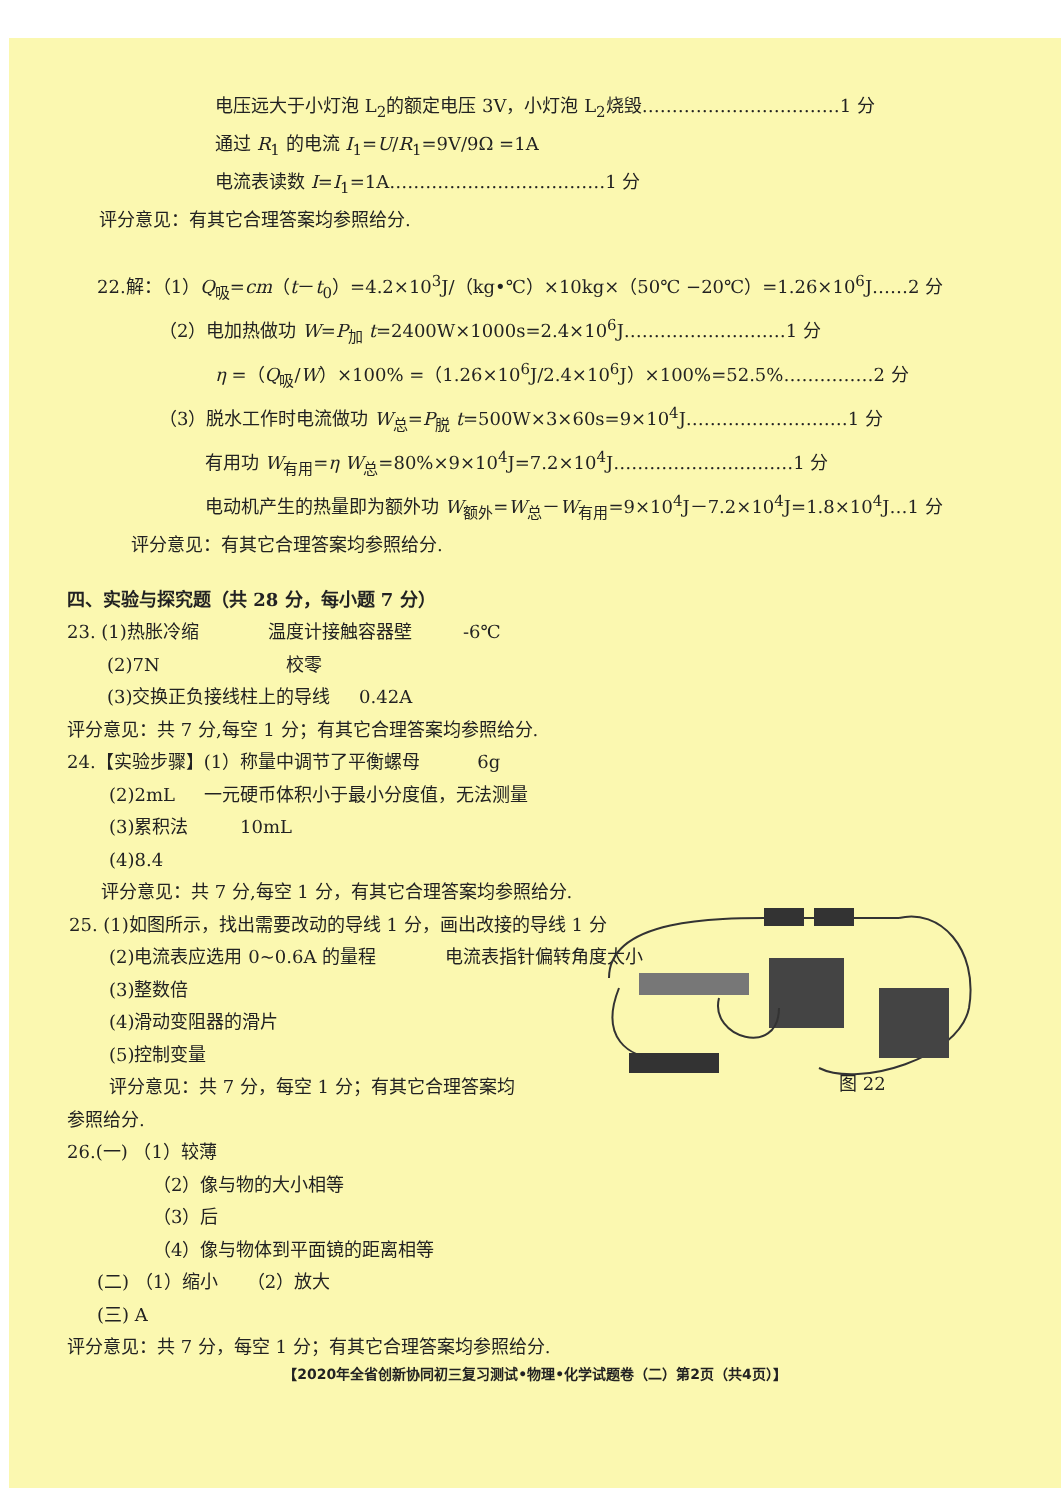电压远大于小灯泡 L<sub>2</sub>的额定电压 3V，小灯泡 L<sub>2</sub>烧毁……………………………1 分
通过 R<sub>1</sub> 的电流 I<sub>1</sub>=U/R<sub>1</sub>=9V/9Ω =1A
电流表读数 I=I<sub>1</sub>=1A………………………………1 分
评分意见：有其它合理答案均参照给分.
22.解：（1）Q<sub>吸</sub>=cm（t－t<sub>0</sub>）=4.2×10<sup>3</sup>J/（kg•℃）×10kg×（50℃ −20℃）=1.26×10<sup>6</sup>J……2 分
（2）电加热做功 W=P<sub>加</sub> t=2400W×1000s=2.4×10<sup>6</sup>J………………………1 分
η =（Q<sub>吸</sub>/W）×100% =（1.26×10<sup>6</sup>J/2.4×10<sup>6</sup>J）×100%=52.5%……………2 分
（3）脱水工作时电流做功 W<sub>总</sub>=P<sub>脱</sub> t=500W×3×60s=9×10<sup>4</sup>J………………………1 分
有用功 W<sub>有用</sub>=η W<sub>总</sub>=80%×9×10<sup>4</sup>J=7.2×10<sup>4</sup>J…………………………1 分
电动机产生的热量即为额外功 W<sub>额外</sub>=W<sub>总</sub>－W<sub>有用</sub>=9×10<sup>4</sup>J－7.2×10<sup>4</sup>J=1.8×10<sup>4</sup>J…1 分
评分意见：有其它合理答案均参照给分.
四、实验与探究题（共 28 分，每小题 7 分）
23. (1)热胀冷缩 温度计接触容器壁 -6℃
(2)7N 校零
(3)交换正负接线柱上的导线 0.42A
评分意见：共 7 分,每空 1 分；有其它合理答案均参照给分.
24.【实验步骤】(1）称量中调节了平衡螺母 6g
(2)2mL 一元硬币体积小于最小分度值，无法测量
(3)累积法 10mL
(4)8.4
评分意见：共 7 分,每空 1 分，有其它合理答案均参照给分.
25. (1)如图所示，找出需要改动的导线 1 分，画出改接的导线 1 分
(2)电流表应选用 0~0.6A 的量程 电流表指针偏转角度太小
(3)整数倍
(4)滑动变阻器的滑片
(5)控制变量
评分意见：共 7 分，每空 1 分；有其它合理答案均
参照给分.
26.(一) （1）较薄
（2）像与物的大小相等
（3）后
（4）像与物体到平面镜的距离相等
(二) （1）缩小 （2）放大
(三) A
评分意见：共 7 分，每空 1 分；有其它合理答案均参照给分.
图 22
【2020年全省创新协同初三复习测试•物理•化学试题卷（二）第2页（共4页）】